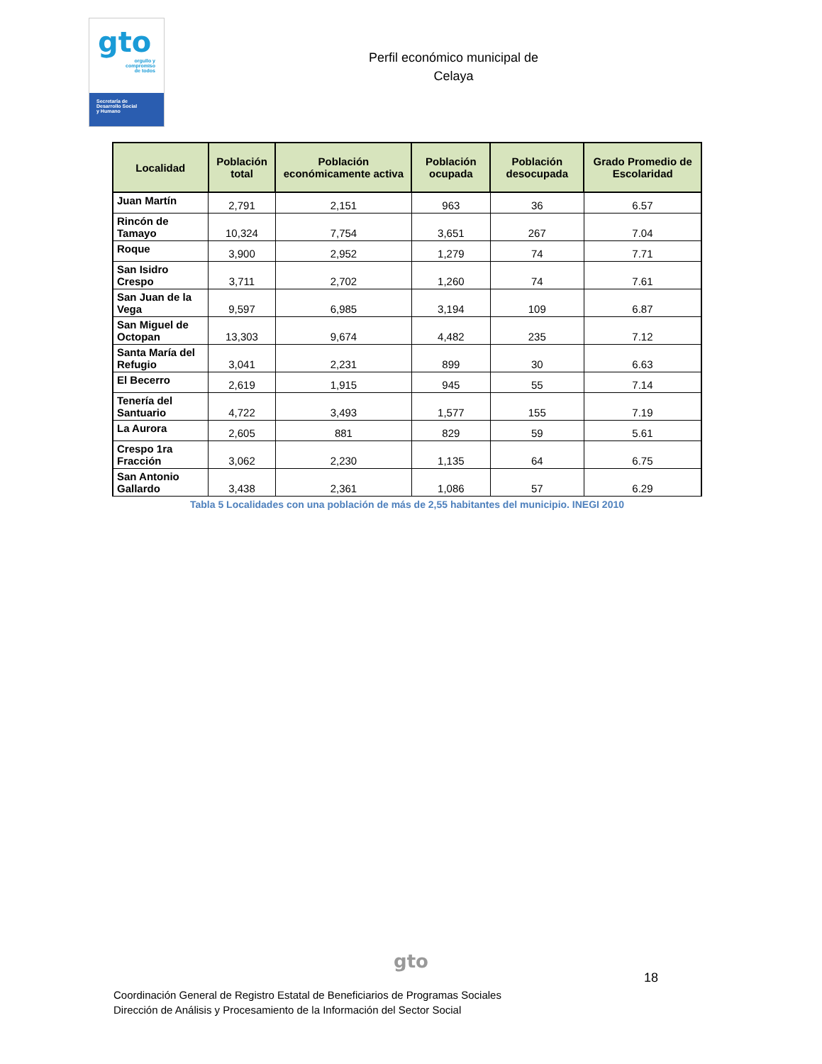gto
orgullo y
compromiso
de todos
Secretaría de
Desarrollo Social
y Humano
Perfil económico municipal de
Celaya
| Localidad | Población total | Población económicamente activa | Población ocupada | Población desocupada | Grado Promedio de Escolaridad |
| --- | --- | --- | --- | --- | --- |
| Juan Martín | 2,791 | 2,151 | 963 | 36 | 6.57 |
| Rincón de Tamayo | 10,324 | 7,754 | 3,651 | 267 | 7.04 |
| Roque | 3,900 | 2,952 | 1,279 | 74 | 7.71 |
| San Isidro Crespo | 3,711 | 2,702 | 1,260 | 74 | 7.61 |
| San Juan de la Vega | 9,597 | 6,985 | 3,194 | 109 | 6.87 |
| San Miguel de Octopan | 13,303 | 9,674 | 4,482 | 235 | 7.12 |
| Santa María del Refugio | 3,041 | 2,231 | 899 | 30 | 6.63 |
| El Becerro | 2,619 | 1,915 | 945 | 55 | 7.14 |
| Tenería del Santuario | 4,722 | 3,493 | 1,577 | 155 | 7.19 |
| La Aurora | 2,605 | 881 | 829 | 59 | 5.61 |
| Crespo 1ra Fracción | 3,062 | 2,230 | 1,135 | 64 | 6.75 |
| San Antonio Gallardo | 3,438 | 2,361 | 1,086 | 57 | 6.29 |
Tabla 5 Localidades con una población de más de 2,55 habitantes del municipio. INEGI 2010
gto
18
Coordinación General de Registro Estatal de Beneficiarios de Programas Sociales
Dirección de Análisis y Procesamiento de la Información del Sector Social